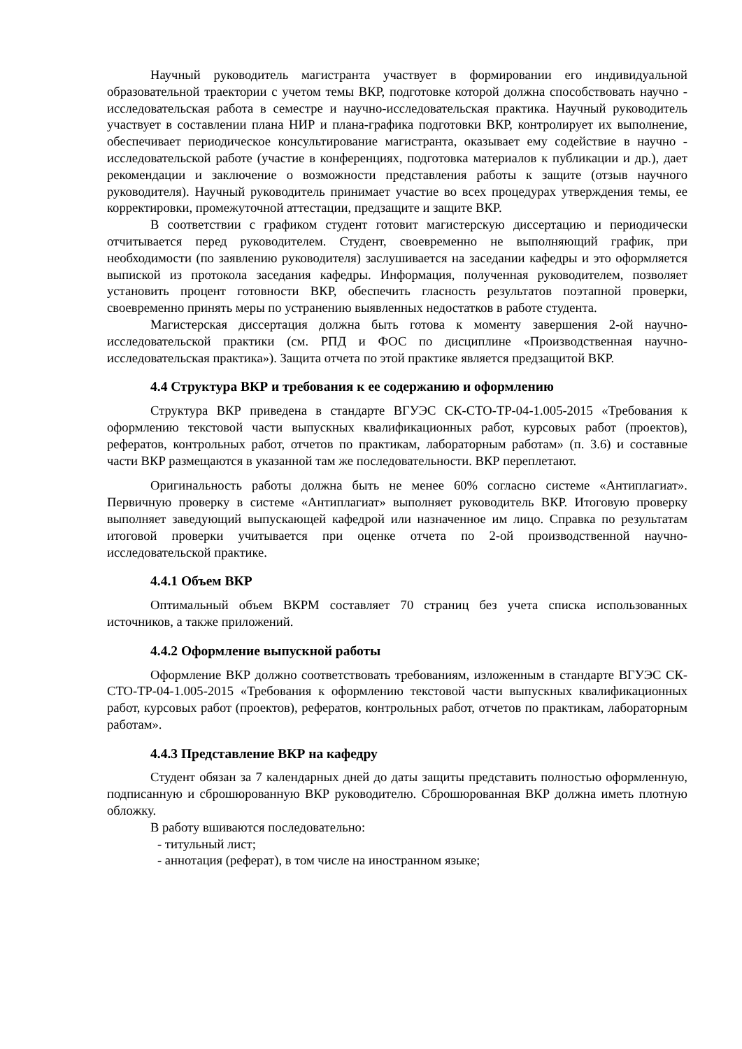Научный руководитель магистранта участвует в формировании его индивидуальной образовательной траектории с учетом темы ВКР, подготовке которой должна способствовать научно - исследовательская работа в семестре и научно-исследовательская практика. Научный руководитель участвует в составлении плана НИР и плана-графика подготовки ВКР, контролирует их выполнение, обеспечивает периодическое консультирование магистранта, оказывает ему содействие в научно - исследовательской работе (участие в конференциях, подготовка материалов к публикации и др.), дает рекомендации и заключение о возможности представления работы к защите (отзыв научного руководителя). Научный руководитель принимает участие во всех процедурах утверждения темы, ее корректировки, промежуточной аттестации, предзащите и защите ВКР.
В соответствии с графиком студент готовит магистерскую диссертацию и периодически отчитывается перед руководителем. Студент, своевременно не выполняющий график, при необходимости (по заявлению руководителя) заслушивается на заседании кафедры и это оформляется выпиской из протокола заседания кафедры. Информация, полученная руководителем, позволяет установить процент готовности ВКР, обеспечить гласность результатов поэтапной проверки, своевременно принять меры по устранению выявленных недостатков в работе студента.
Магистерская диссертация должна быть готова к моменту завершения 2-ой научно-исследовательской практики (см. РПД и ФОС по дисциплине «Производственная научно-исследовательская практика»). Защита отчета по этой практике является предзащитой ВКР.
4.4 Структура ВКР и требования к ее содержанию и оформлению
Структура ВКР приведена в стандарте ВГУЭС СК-СТО-ТР-04-1.005-2015 «Требования к оформлению текстовой части выпускных квалификационных работ, курсовых работ (проектов), рефератов, контрольных работ, отчетов по практикам, лабораторным работам» (п. 3.6) и составные части ВКР размещаются в указанной там же последовательности. ВКР переплетают.
Оригинальность работы должна быть не менее 60% согласно системе «Антиплагиат». Первичную проверку в системе «Антиплагиат» выполняет руководитель ВКР. Итоговую проверку выполняет заведующий выпускающей кафедрой или назначенное им лицо. Справка по результатам итоговой проверки учитывается при оценке отчета по 2-ой производственной научно-исследовательской практике.
4.4.1 Объем ВКР
Оптимальный объем ВКРМ составляет 70 страниц без учета списка использованных источников, а также приложений.
4.4.2 Оформление выпускной работы
Оформление ВКР должно соответствовать требованиям, изложенным в стандарте ВГУЭС СК-СТО-ТР-04-1.005-2015 «Требования к оформлению текстовой части выпускных квалификационных работ, курсовых работ (проектов), рефератов, контрольных работ, отчетов по практикам, лабораторным работам».
4.4.3 Представление ВКР на кафедру
Студент обязан за 7 календарных дней до даты защиты представить полностью оформленную, подписанную и сброшюрованную ВКР руководителю. Сброшюрованная ВКР должна иметь плотную обложку.
В работу вшиваются последовательно:
- титульный лист;
- аннотация (реферат), в том числе на иностранном языке;